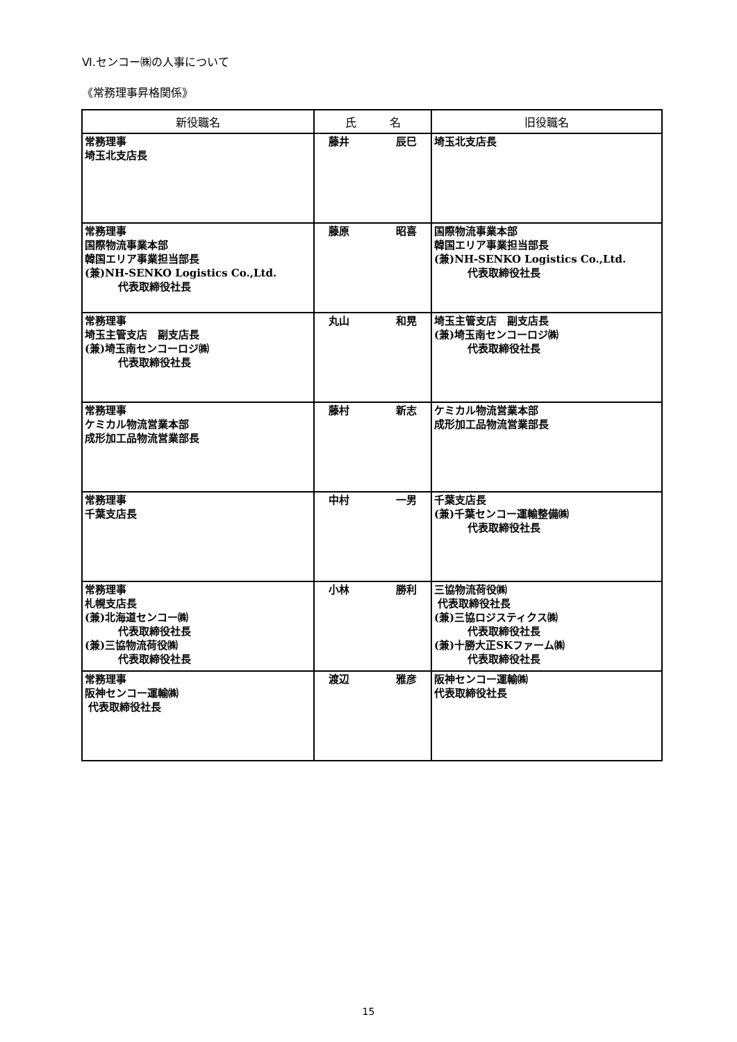Ⅵ.センコー㈱の人事について
《常務理事昇格関係》
| 新役職名 | 氏 名 | 旧役職名 |
| --- | --- | --- |
| 常務理事 埼玉北支店長 | 藤井 辰巳 | 埼玉北支店長 |
| 常務理事 国際物流事業本部 韓国エリア事業担当部長 (兼)NH-SENKO Logistics Co.,Ltd. 代表取締役社長 | 藤原 昭喜 | 国際物流事業本部 韓国エリア事業担当部長 (兼)NH-SENKO Logistics Co.,Ltd. 代表取締役社長 |
| 常務理事 埼玉主管支店 副支店長 (兼)埼玉南センコーロジ㈱ 代表取締役社長 | 丸山 和晃 | 埼玉主管支店 副支店長 (兼)埼玉南センコーロジ㈱ 代表取締役社長 |
| 常務理事 ケミカル物流営業本部 成形加工品物流営業部長 | 藤村 新志 | ケミカル物流営業本部 成形加工品物流営業部長 |
| 常務理事 千葉支店長 | 中村 一男 | 千葉支店長 (兼)千葉センコー運輸整備㈱ 代表取締役社長 |
| 常務理事 札幌支店長 (兼)北海道センコー㈱ 代表取締役社長 (兼)三協物流荷役㈱ 代表取締役社長 | 小林 勝利 | 三協物流荷役㈱ 代表取締役社長 (兼)三協ロジスティクス㈱ 代表取締役社長 (兼)十勝大正SKファーム㈱ 代表取締役社長 |
| 常務理事 阪神センコー運輸㈱ 代表取締役社長 | 渡辺 雅彦 | 阪神センコー運輸㈱ 代表取締役社長 |
15